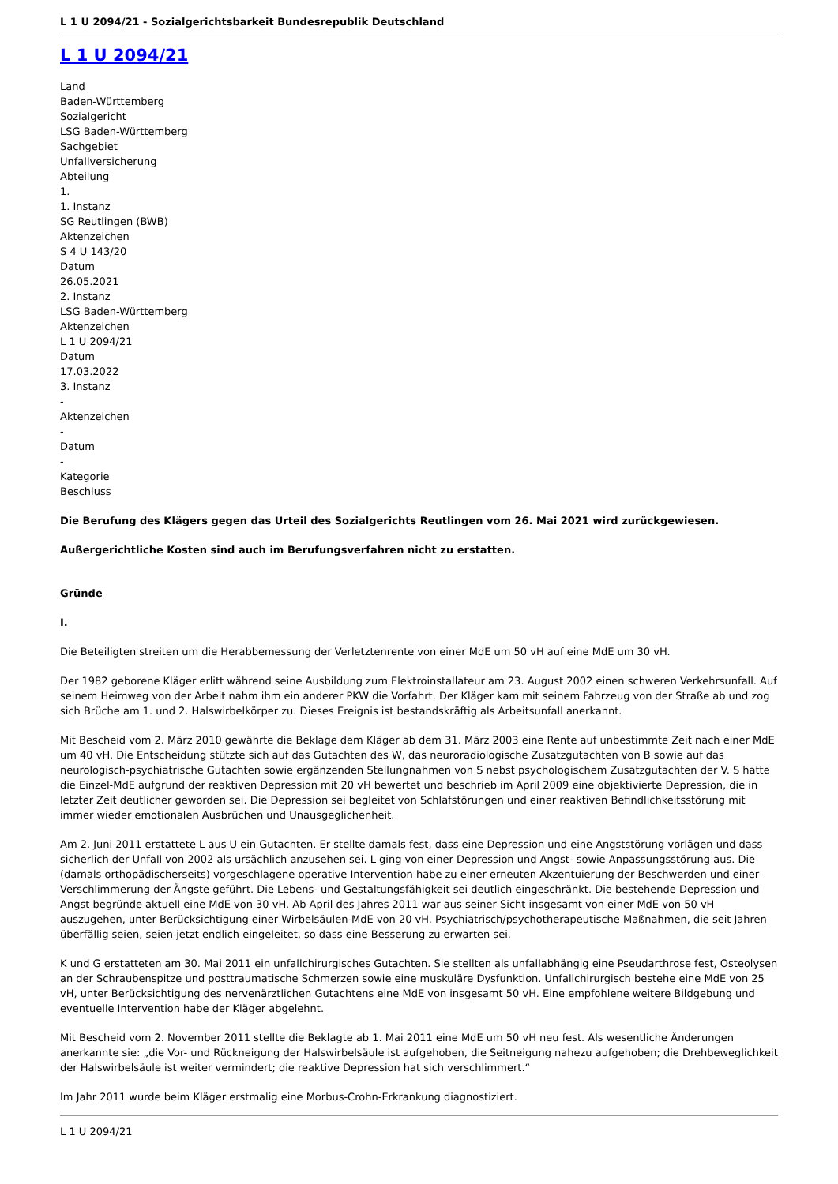L 1 U 2094/21 - Sozialgerichtsbarkeit Bundesrepublik Deutschland
L 1 U 2094/21
Land
Baden-Württemberg
Sozialgericht
LSG Baden-Württemberg
Sachgebiet
Unfallversicherung
Abteilung
1.
1. Instanz
SG Reutlingen (BWB)
Aktenzeichen
S 4 U 143/20
Datum
26.05.2021
2. Instanz
LSG Baden-Württemberg
Aktenzeichen
L 1 U 2094/21
Datum
17.03.2022
3. Instanz
-
Aktenzeichen
-
Datum
-
Kategorie
Beschluss
Die Berufung des Klägers gegen das Urteil des Sozialgerichts Reutlingen vom 26. Mai 2021 wird zurückgewiesen.
Außergerichtliche Kosten sind auch im Berufungsverfahren nicht zu erstatten.
Gründe
I.
Die Beteiligten streiten um die Herabbemessung der Verletztenrente von einer MdE um 50 vH auf eine MdE um 30 vH.
Der 1982 geborene Kläger erlitt während seine Ausbildung zum Elektroinstallateur am 23. August 2002 einen schweren Verkehrsunfall. Auf seinem Heimweg von der Arbeit nahm ihm ein anderer PKW die Vorfahrt. Der Kläger kam mit seinem Fahrzeug von der Straße ab und zog sich Brüche am 1. und 2. Halswirbelkörper zu. Dieses Ereignis ist bestandskräftig als Arbeitsunfall anerkannt.
Mit Bescheid vom 2. März 2010 gewährte die Beklage dem Kläger ab dem 31. März 2003 eine Rente auf unbestimmte Zeit nach einer MdE um 40 vH. Die Entscheidung stützte sich auf das Gutachten des W, das neuroradiologische Zusatzgutachten von B sowie auf das neurologisch-psychiatrische Gutachten sowie ergänzenden Stellungnahmen von S nebst psychologischem Zusatzgutachten der V. S hatte die Einzel-MdE aufgrund der reaktiven Depression mit 20 vH bewertet und beschrieb im April 2009 eine objektivierte Depression, die in letzter Zeit deutlicher geworden sei. Die Depression sei begleitet von Schlafstörungen und einer reaktiven Befindlichkeitsstörung mit immer wieder emotionalen Ausbrüchen und Unausgeglichenheit.
Am 2. Juni 2011 erstattete L aus U ein Gutachten. Er stellte damals fest, dass eine Depression und eine Angststörung vorlägen und dass sicherlich der Unfall von 2002 als ursächlich anzusehen sei. L ging von einer Depression und Angst- sowie Anpassungsstörung aus. Die (damals orthopädischerseits) vorgeschlagene operative Intervention habe zu einer erneuten Akzentuierung der Beschwerden und einer Verschlimmerung der Ängste geführt. Die Lebens- und Gestaltungsfähigkeit sei deutlich eingeschränkt. Die bestehende Depression und Angst begründe aktuell eine MdE von 30 vH. Ab April des Jahres 2011 war aus seiner Sicht insgesamt von einer MdE von 50 vH auszugehen, unter Berücksichtigung einer Wirbelsäulen-MdE von 20 vH. Psychiatrisch/psychotherapeutische Maßnahmen, die seit Jahren überfällig seien, seien jetzt endlich eingeleitet, so dass eine Besserung zu erwarten sei.
K und G erstatteten am 30. Mai 2011 ein unfallchirurgisches Gutachten. Sie stellten als unfallabhängig eine Pseudarthrose fest, Osteolysen an der Schraubenspitze und posttraumatische Schmerzen sowie eine muskuläre Dysfunktion. Unfallchirurgisch bestehe eine MdE von 25 vH, unter Berücksichtigung des nervenärztlichen Gutachtens eine MdE von insgesamt 50 vH. Eine empfohlene weitere Bildgebung und eventuelle Intervention habe der Kläger abgelehnt.
Mit Bescheid vom 2. November 2011 stellte die Beklagte ab 1. Mai 2011 eine MdE um 50 vH neu fest. Als wesentliche Änderungen anerkannte sie: „die Vor- und Rückneigung der Halswirbelsäule ist aufgehoben, die Seitneigung nahezu aufgehoben; die Drehbeweglichkeit der Halswirbelsäule ist weiter vermindert; die reaktive Depression hat sich verschlimmert.“
Im Jahr 2011 wurde beim Kläger erstmalig eine Morbus-Crohn-Erkrankung diagnostiziert.
L 1 U 2094/21